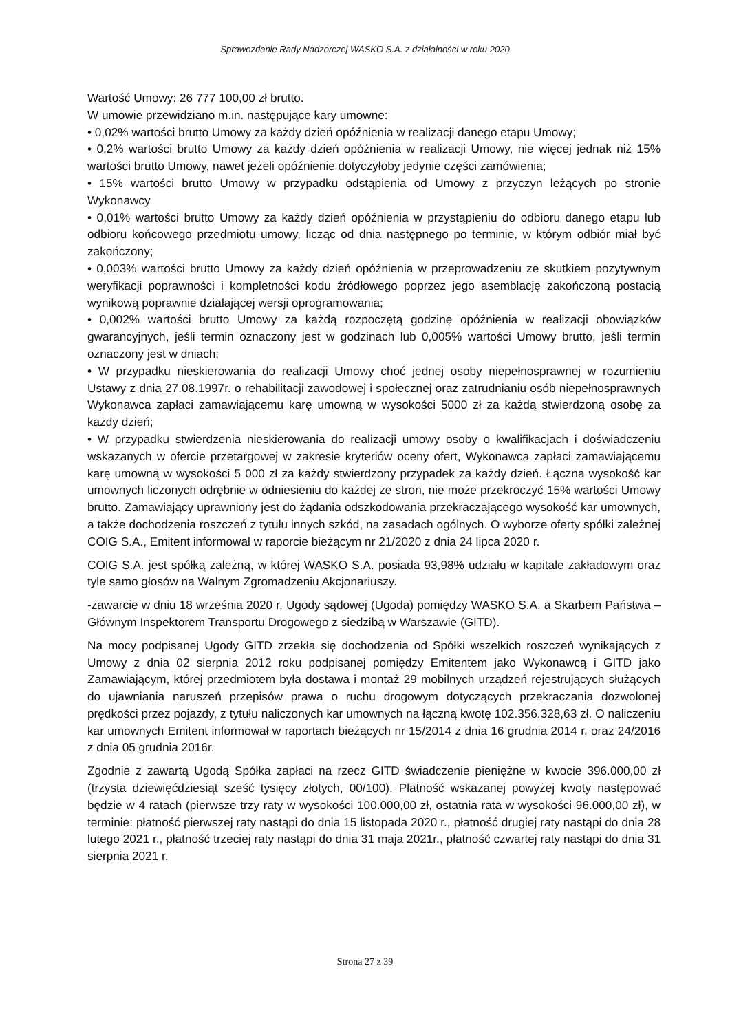Sprawozdanie Rady Nadzorczej WASKO S.A. z działalności w roku 2020
Wartość Umowy: 26 777 100,00 zł brutto.
W umowie przewidziano m.in. następujące kary umowne:
• 0,02% wartości brutto Umowy za każdy dzień opóźnienia w realizacji danego etapu Umowy;
• 0,2% wartości brutto Umowy za każdy dzień opóźnienia w realizacji Umowy, nie więcej jednak niż 15% wartości brutto Umowy, nawet jeżeli opóźnienie dotyczyłoby jedynie części zamówienia;
• 15% wartości brutto Umowy w przypadku odstąpienia od Umowy z przyczyn leżących po stronie Wykonawcy
• 0,01% wartości brutto Umowy za każdy dzień opóźnienia w przystąpieniu do odbioru danego etapu lub odbioru końcowego przedmiotu umowy, licząc od dnia następnego po terminie, w którym odbiór miał być zakończony;
• 0,003% wartości brutto Umowy za każdy dzień opóźnienia w przeprowadzeniu ze skutkiem pozytywnym weryfikacji poprawności i kompletności kodu źródłowego poprzez jego asemblację zakończoną postacią wynikową poprawnie działającej wersji oprogramowania;
• 0,002% wartości brutto Umowy za każdą rozpoczętą godzinę opóźnienia w realizacji obowiązków gwarancyjnych, jeśli termin oznaczony jest w godzinach lub 0,005% wartości Umowy brutto, jeśli termin oznaczony jest w dniach;
• W przypadku nieskierowania do realizacji Umowy choć jednej osoby niepełnosprawnej w rozumieniu Ustawy z dnia 27.08.1997r. o rehabilitacji zawodowej i społecznej oraz zatrudnianiu osób niepełnosprawnych Wykonawca zapłaci zamawiającemu karę umowną w wysokości 5000 zł za każdą stwierdzoną osobę za każdy dzień;
• W przypadku stwierdzenia nieskierowania do realizacji umowy osoby o kwalifikacjach i doświadczeniu wskazanych w ofercie przetargowej w zakresie kryteriów oceny ofert, Wykonawca zapłaci zamawiającemu karę umowną w wysokości 5 000 zł za każdy stwierdzony przypadek za każdy dzień. Łączna wysokość kar umownych liczonych odrębnie w odniesieniu do każdej ze stron, nie może przekroczyć 15% wartości Umowy brutto. Zamawiający uprawniony jest do żądania odszkodowania przekraczającego wysokość kar umownych, a także dochodzenia roszczeń z tytułu innych szkód, na zasadach ogólnych. O wyborze oferty spółki zależnej COIG S.A., Emitent informował w raporcie bieżącym nr 21/2020 z dnia 24 lipca 2020 r.
COIG S.A. jest spółką zależną, w której WASKO S.A. posiada 93,98% udziału w kapitale zakładowym oraz tyle samo głosów na Walnym Zgromadzeniu Akcjonariuszy.
-zawarcie w dniu 18 września 2020 r, Ugody sądowej (Ugoda) pomiędzy WASKO S.A. a Skarbem Państwa – Głównym Inspektorem Transportu Drogowego z siedzibą w Warszawie (GITD).
Na mocy podpisanej Ugody GITD zrzekła się dochodzenia od Spółki wszelkich roszczeń wynikających z Umowy z dnia 02 sierpnia 2012 roku podpisanej pomiędzy Emitentem jako Wykonawcą i GITD jako Zamawiającym, której przedmiotem była dostawa i montaż 29 mobilnych urządzeń rejestrujących służących do ujawniania naruszeń przepisów prawa o ruchu drogowym dotyczących przekraczania dozwolonej prędkości przez pojazdy, z tytułu naliczonych kar umownych na łączną kwotę 102.356.328,63 zł. O naliczeniu kar umownych Emitent informował w raportach bieżących nr 15/2014 z dnia 16 grudnia 2014 r. oraz 24/2016 z dnia 05 grudnia 2016r.
Zgodnie z zawartą Ugodą Spółka zapłaci na rzecz GITD świadczenie pieniężne w kwocie 396.000,00 zł (trzysta dziewięćdziesiąt sześć tysięcy złotych, 00/100). Płatność wskazanej powyżej kwoty następować będzie w 4 ratach (pierwsze trzy raty w wysokości 100.000,00 zł, ostatnia rata w wysokości 96.000,00 zł), w terminie: płatność pierwszej raty nastąpi do dnia 15 listopada 2020 r., płatność drugiej raty nastąpi do dnia 28 lutego 2021 r., płatność trzeciej raty nastąpi do dnia 31 maja 2021r., płatność czwartej raty nastąpi do dnia 31 sierpnia 2021 r.
Strona 27 z 39